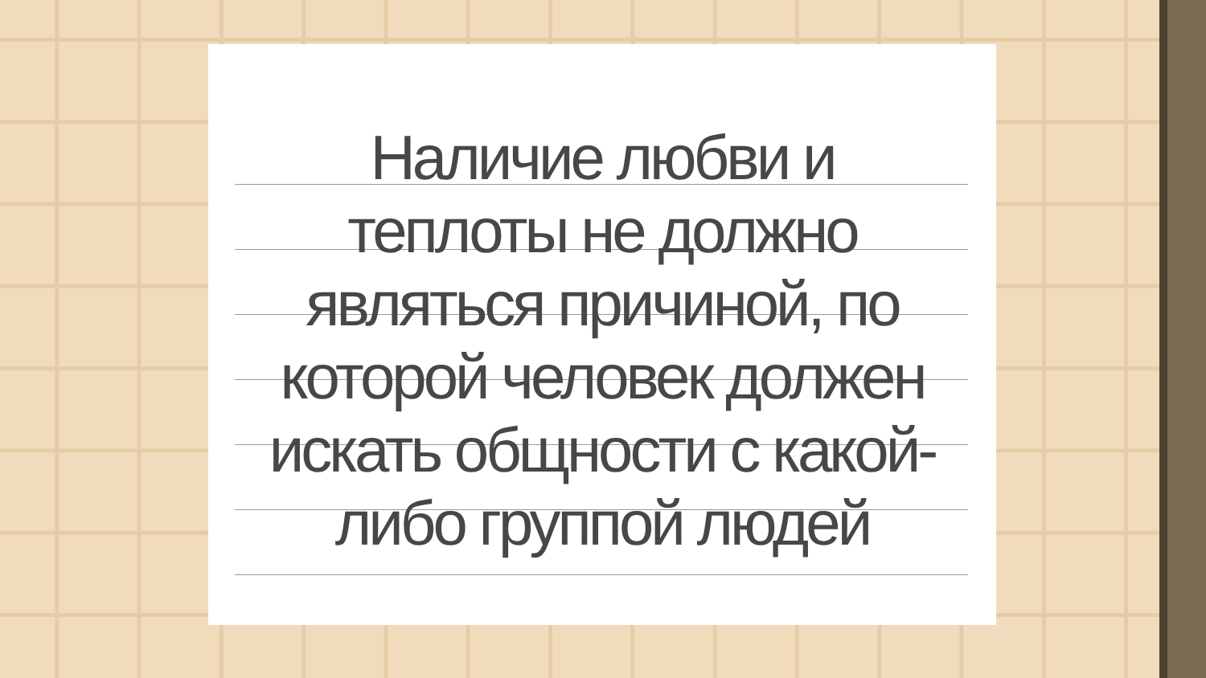Наличие любви и
теплоты не должно
являться причиной, по
которой человек должен
искать общности с какой-
либо группой людей